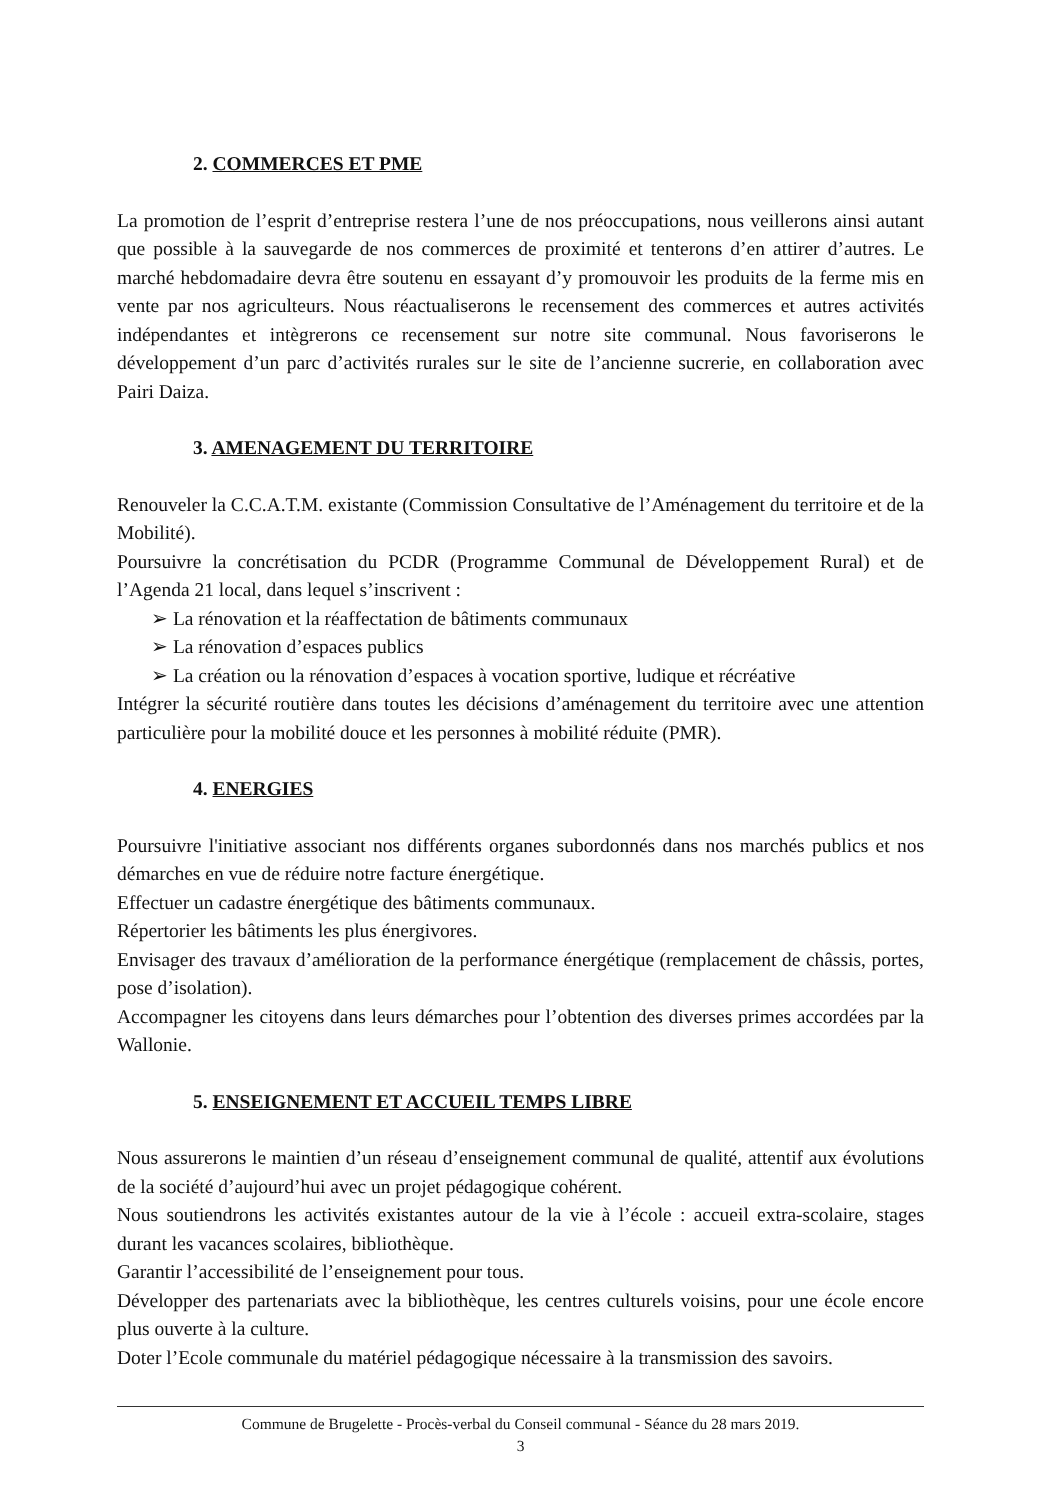2. COMMERCES ET PME
La promotion de l’esprit d’entreprise restera l’une de nos préoccupations, nous veillerons ainsi autant que possible à la sauvegarde de nos commerces de proximité et tenterons d’en attirer d’autres. Le marché hebdomadaire devra être soutenu en essayant d’y promouvoir les produits de la ferme mis en vente par nos agriculteurs. Nous réactualiserons le recensement des commerces et autres activités indépendantes et intègrerons ce recensement sur notre site communal. Nous favoriserons le développement d’un parc d’activités rurales sur le site de l’ancienne sucrerie, en collaboration avec Pairi Daiza.
3. AMENAGEMENT DU TERRITOIRE
Renouveler la C.C.A.T.M. existante (Commission Consultative de l’Aménagement du territoire et de la Mobilité).
Poursuivre la concrétisation du PCDR (Programme Communal de Développement Rural) et de l’Agenda 21 local, dans lequel s’inscrivent :
➢ La rénovation et la réaffectation de bâtiments communaux
➢ La rénovation d’espaces publics
➢ La création ou la rénovation d’espaces à vocation sportive, ludique et récréative
Intégrer la sécurité routière dans toutes les décisions d’aménagement du territoire avec une attention particulière pour la mobilité douce et les personnes à mobilité réduite (PMR).
4. ENERGIES
Poursuivre l'initiative associant nos différents organes subordonnés dans nos marchés publics et nos démarches en vue de réduire notre facture énergétique.
Effectuer un cadastre énergétique des bâtiments communaux.
Répertorier les bâtiments les plus énergivores.
Envisager des travaux d’amélioration de la performance énergétique (remplacement de châssis, portes, pose d’isolation).
Accompagner les citoyens dans leurs démarches pour l’obtention des diverses primes accordées par la Wallonie.
5. ENSEIGNEMENT ET ACCUEIL TEMPS LIBRE
Nous assurerons le maintien d’un réseau d’enseignement communal de qualité, attentif aux évolutions de la société d’aujourd’hui avec un projet pédagogique cohérent.
Nous soutiendrons les activités existantes autour de la vie à l’école : accueil extra-scolaire, stages durant les vacances scolaires, bibliothèque.
Garantir l’accessibilité de l’enseignement pour tous.
Développer des partenariats avec la bibliothèque, les centres culturels voisins, pour une école encore plus ouverte à la culture.
Doter l’Ecole communale du matériel pédagogique nécessaire à la transmission des savoirs.
Commune de Brugelette - Procès-verbal du Conseil communal - Séance du 28 mars 2019.
3